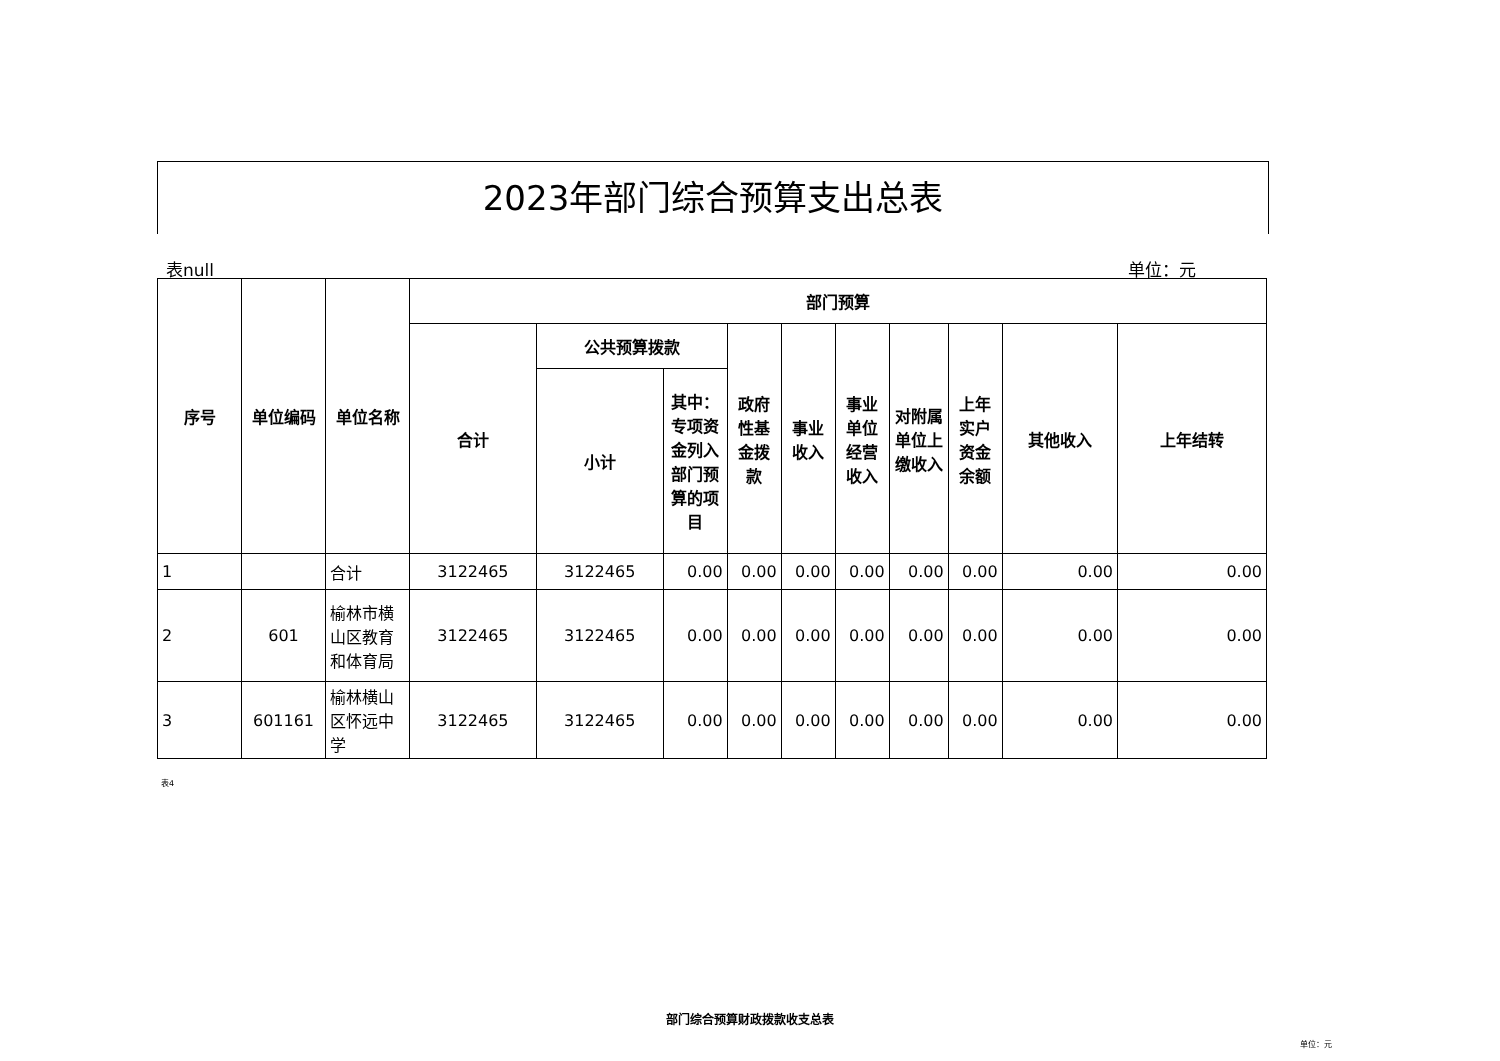2023年部门综合预算支出总表
表null 单位：元
| 序号 | 单位编码 | 单位名称 | 部门预算 | | | | | | | | | |
| --- | --- | --- | --- | --- | --- | --- | --- | --- | --- | --- | --- | --- |
| | | | 合计 | 公共预算拨款 | | 政府性基金拨款 | 事业收入 | 事业单位经营收入 | 对附属单位上缴收入 | 上年实户资金余额 | 其他收入 | 上年结转 |
| | | | | 小计 | 其中：专项资金列入部门预算的项目 | | | | | | | |
| 1 | | 合计 | 3122465 | 3122465 | 0.00 | 0.00 | 0.00 | 0.00 | 0.00 | 0.00 | 0.00 | 0.00 |
| 2 | 601 | 榆林市横山区教育和体育局 | 3122465 | 3122465 | 0.00 | 0.00 | 0.00 | 0.00 | 0.00 | 0.00 | 0.00 | 0.00 |
| 3 | 601161 | 榆林横山区怀远中学 | 3122465 | 3122465 | 0.00 | 0.00 | 0.00 | 0.00 | 0.00 | 0.00 | 0.00 | 0.00 |
表4
部门综合预算财政拨款收支总表
单位：元